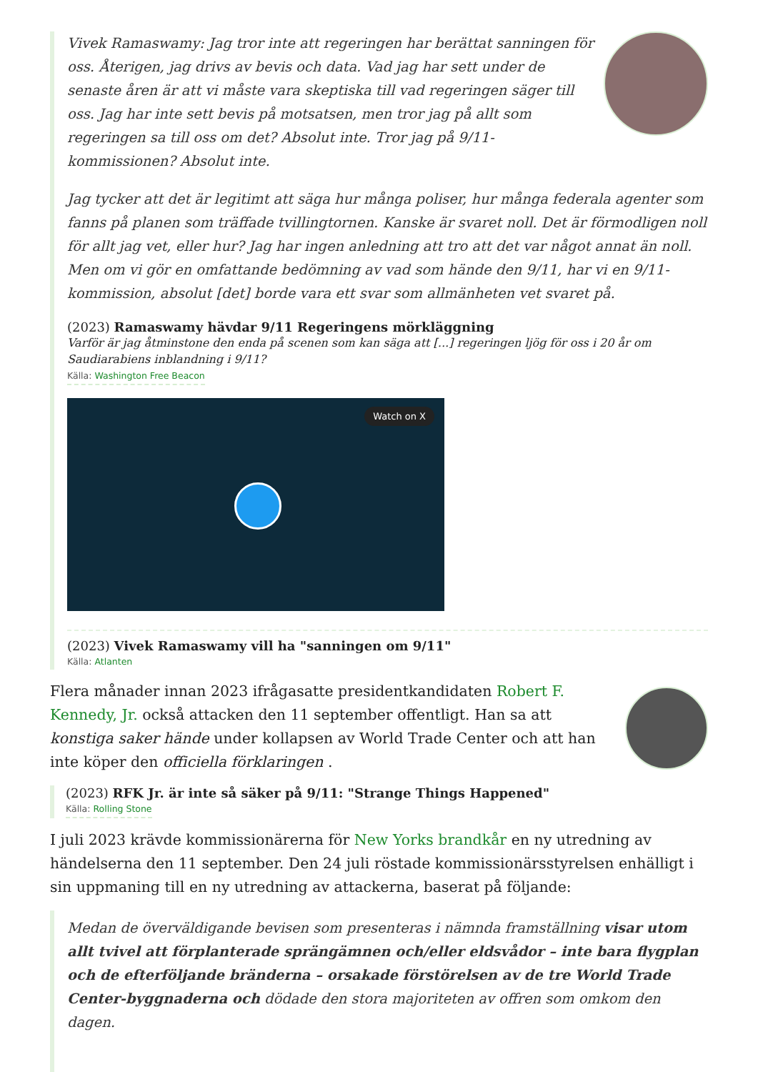Vivek Ramaswamy: Jag tror inte att regeringen har berättat sanningen för oss. Återigen, jag drivs av bevis och data. Vad jag har sett under de senaste åren är att vi måste vara skeptiska till vad regeringen säger till oss. Jag har inte sett bevis på motsatsen, men tror jag på allt som regeringen sa till oss om det? Absolut inte. Tror jag på 9/11-kommissionen? Absolut inte.
Jag tycker att det är legitimt att säga hur många poliser, hur många federala agenter som fanns på planen som träffade tvillingtornen. Kanske är svaret noll. Det är förmodligen noll för allt jag vet, eller hur? Jag har ingen anledning att tro att det var något annat än noll. Men om vi gör en omfattande bedömning av vad som hände den 9/11, har vi en 9/11-kommission, absolut [det] borde vara ett svar som allmänheten vet svaret på.
(2023) Ramaswamy hävdar 9/11 Regeringens mörkläggning
Varför är jag åtminstone den enda på scenen som kan säga att [...] regeringen ljög för oss i 20 år om Saudiarabiens inblandning i 9/11?
Källa: Washington Free Beacon
Watch on X
(2023) Vivek Ramaswamy vill ha "sanningen om 9/11"
Källa: Atlanten
Flera månader innan 2023 ifrågasatte presidentkandidaten Robert F. Kennedy, Jr. också attacken den 11 september offentligt. Han sa att konstiga saker hände under kollapsen av World Trade Center och att han inte köper den officiella förklaringen .
(2023) RFK Jr. är inte så säker på 9/11: "Strange Things Happened"
Källa: Rolling Stone
I juli 2023 krävde kommissionärerna för New Yorks brandkår en ny utredning av händelserna den 11 september. Den 24 juli röstade kommissionärsstyrelsen enhälligt i sin uppmaning till en ny utredning av attackerna, baserat på följande:
Medan de överväldigande bevisen som presenteras i nämnda framställning visar utom allt tvivel att förplanterade sprängämnen och/eller eldsvådor – inte bara flygplan och de efterföljande bränderna – orsakade förstörelsen av de tre World Trade Center-byggnaderna och dödade den stora majoriteten av offren som omkom den dagen.